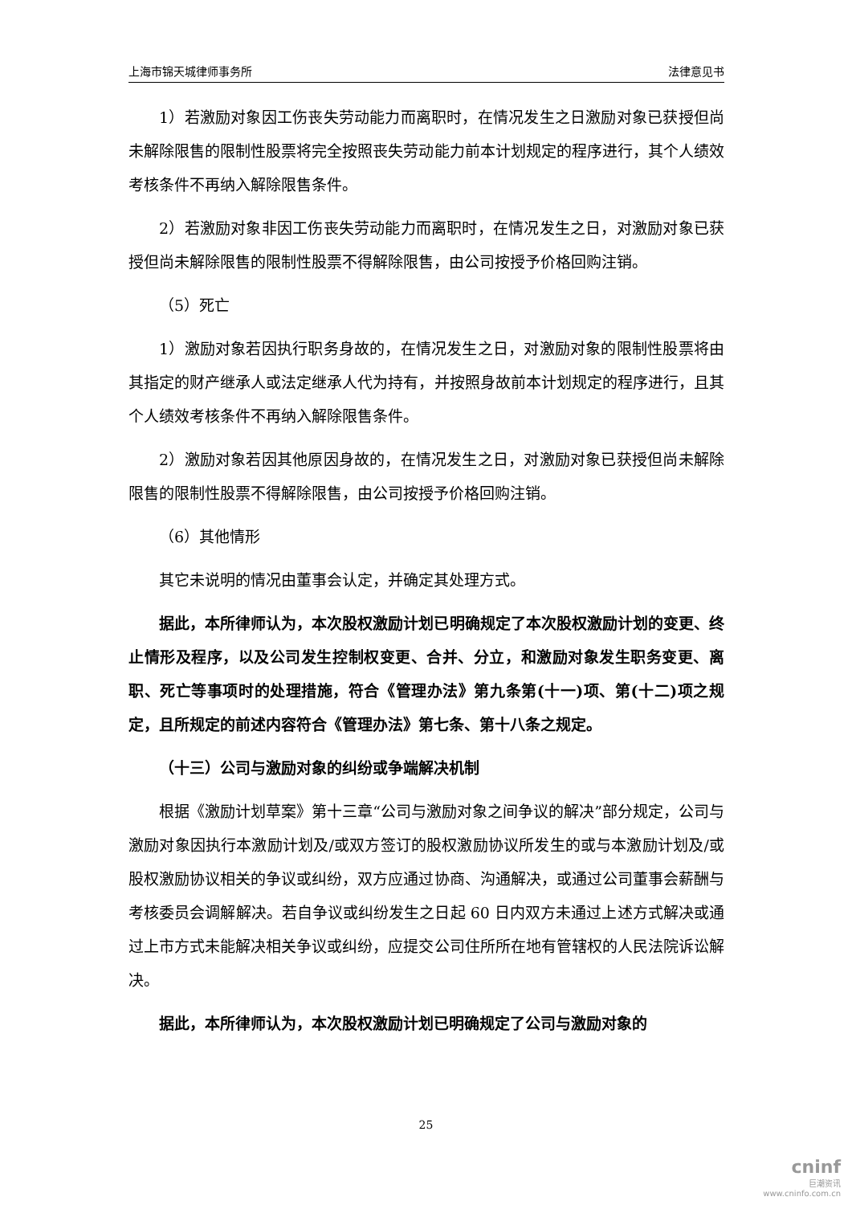上海市锦天城律师事务所 法律意见书
1）若激励对象因工伤丧失劳动能力而离职时，在情况发生之日激励对象已获授但尚未解除限售的限制性股票将完全按照丧失劳动能力前本计划规定的程序进行，其个人绩效考核条件不再纳入解除限售条件。
2）若激励对象非因工伤丧失劳动能力而离职时，在情况发生之日，对激励对象已获授但尚未解除限售的限制性股票不得解除限售，由公司按授予价格回购注销。
（5）死亡
1）激励对象若因执行职务身故的，在情况发生之日，对激励对象的限制性股票将由其指定的财产继承人或法定继承人代为持有，并按照身故前本计划规定的程序进行，且其个人绩效考核条件不再纳入解除限售条件。
2）激励对象若因其他原因身故的，在情况发生之日，对激励对象已获授但尚未解除限售的限制性股票不得解除限售，由公司按授予价格回购注销。
（6）其他情形
其它未说明的情况由董事会认定，并确定其处理方式。
据此，本所律师认为，本次股权激励计划已明确规定了本次股权激励计划的变更、终止情形及程序，以及公司发生控制权变更、合并、分立，和激励对象发生职务变更、离职、死亡等事项时的处理措施，符合《管理办法》第九条第(十一)项、第(十二)项之规定，且所规定的前述内容符合《管理办法》第七条、第十八条之规定。
（十三）公司与激励对象的纠纷或争端解决机制
根据《激励计划草案》第十三章“公司与激励对象之间争议的解决”部分规定，公司与激励对象因执行本激励计划及/或双方签订的股权激励协议所发生的或与本激励计划及/或股权激励协议相关的争议或纠纷，双方应通过协商、沟通解决，或通过公司董事会薪酬与考核委员会调解解决。若自争议或纠纷发生之日起 60 日内双方未通过上述方式解决或通过上市方式未能解决相关争议或纠纷，应提交公司住所所在地有管辖权的人民法院诉讼解决。
据此，本所律师认为，本次股权激励计划已明确规定了公司与激励对象的
25
cninf
巨潮资讯
www.cninfo.com.cn